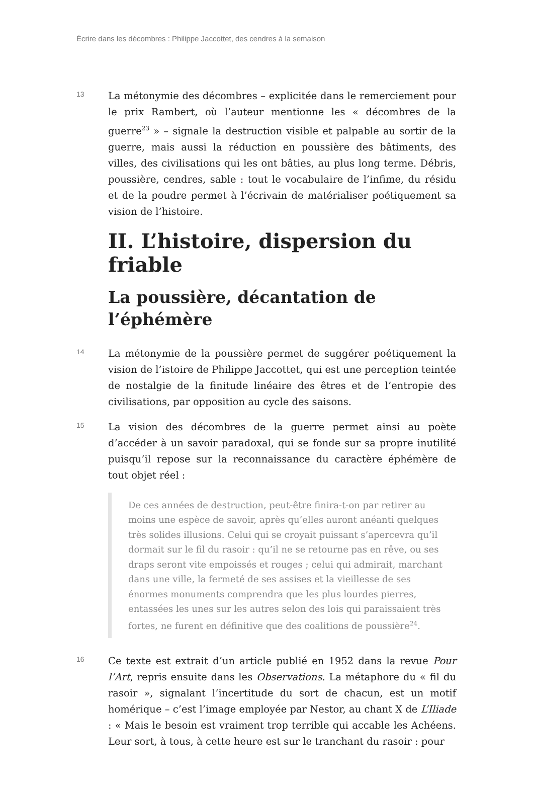Écrire dans les décombres : Philippe Jaccottet, des cendres à la semaison
13
La métonymie des décombres – explicitée dans le remerciement pour le prix Rambert, où l’auteur mentionne les « décombres de la guerre<sup>23</sup> » – signale la destruction visible et palpable au sortir de la guerre, mais aussi la réduction en poussière des bâtiments, des villes, des civilisations qui les ont bâties, au plus long terme. Débris, poussière, cendres, sable : tout le vocabulaire de l’infime, du résidu et de la poudre permet à l’écrivain de matérialiser poétiquement sa vision de l’histoire.
II. L’histoire, dispersion du friable
La poussière, décantation de l’éphémère
14
La métonymie de la poussière permet de suggérer poétiquement la vision de l’istoire de Philippe Jaccottet, qui est une perception teintée de nostalgie de la finitude linéaire des êtres et de l’entropie des civilisations, par opposition au cycle des saisons.
15
La vision des décombres de la guerre permet ainsi au poète d’accéder à un savoir paradoxal, qui se fonde sur sa propre inutilité puisqu’il repose sur la reconnaissance du caractère éphémère de tout objet réel :
De ces années de destruction, peut-être finira-t-on par retirer au moins une espèce de savoir, après qu’elles auront anéanti quelques très solides illusions. Celui qui se croyait puissant s’apercevra qu’il dormait sur le fil du rasoir : qu’il ne se retourne pas en rêve, ou ses draps seront vite empoissés et rouges ; celui qui admirait, marchant dans une ville, la fermeté de ses assises et la vieillesse de ses énormes monuments comprendra que les plus lourdes pierres, entassées les unes sur les autres selon des lois qui paraissaient très fortes, ne furent en définitive que des coalitions de poussière<sup>24</sup>.
16
Ce texte est extrait d’un article publié en 1952 dans la revue Pour l’Art, repris ensuite dans les Observations. La métaphore du « fil du rasoir », signalant l’incertitude du sort de chacun, est un motif homérique – c’est l’image employée par Nestor, au chant X de L’Iliade : « Mais le besoin est vraiment trop terrible qui accable les Achéens. Leur sort, à tous, à cette heure est sur le tranchant du rasoir : pour